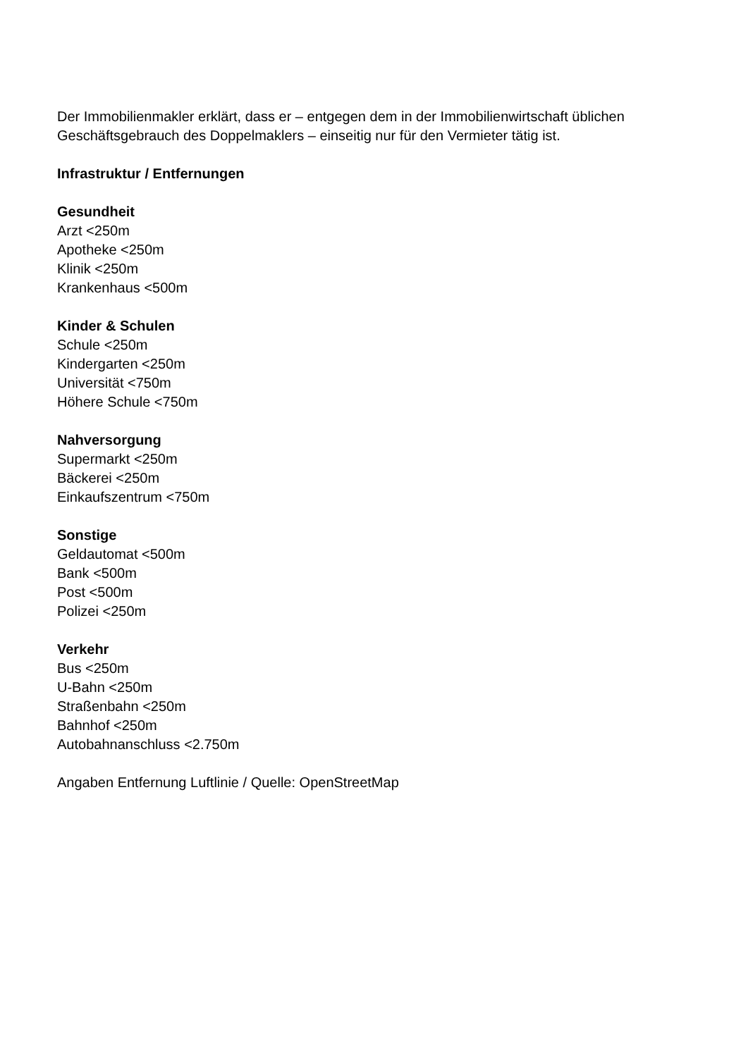Der Immobilienmakler erklärt, dass er – entgegen dem in der Immobilienwirtschaft üblichen Geschäftsgebrauch des Doppelmaklers – einseitig nur für den Vermieter tätig ist.
Infrastruktur / Entfernungen
Gesundheit
Arzt <250m
Apotheke <250m
Klinik <250m
Krankenhaus <500m
Kinder & Schulen
Schule <250m
Kindergarten <250m
Universität <750m
Höhere Schule <750m
Nahversorgung
Supermarkt <250m
Bäckerei <250m
Einkaufszentrum <750m
Sonstige
Geldautomat <500m
Bank <500m
Post <500m
Polizei <250m
Verkehr
Bus <250m
U-Bahn <250m
Straßenbahn <250m
Bahnhof <250m
Autobahnanschluss <2.750m
Angaben Entfernung Luftlinie / Quelle: OpenStreetMap